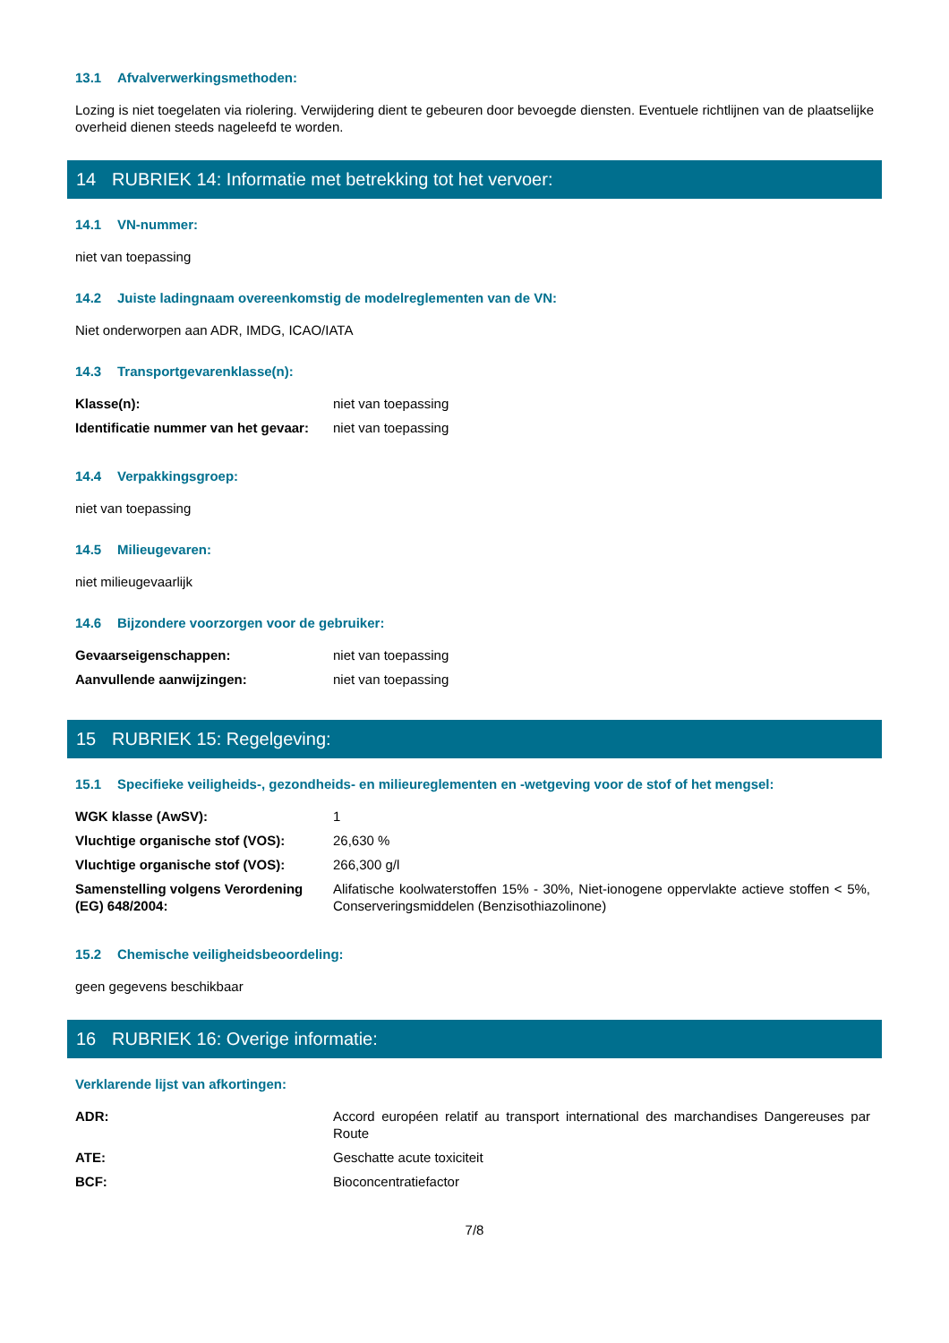13.1 Afvalverwerkingsmethoden:
Lozing is niet toegelaten via riolering. Verwijdering dient te gebeuren door bevoegde diensten. Eventuele richtlijnen van de plaatselijke overheid dienen steeds nageleefd te worden.
14 RUBRIEK 14: Informatie met betrekking tot het vervoer:
14.1 VN-nummer:
niet van toepassing
14.2 Juiste ladingnaam overeenkomstig de modelreglementen van de VN:
Niet onderworpen aan ADR, IMDG, ICAO/IATA
14.3 Transportgevarenklasse(n):
| Klasse(n): | niet van toepassing |
| Identificatie nummer van het gevaar: | niet van toepassing |
14.4 Verpakkingsgroep:
niet van toepassing
14.5 Milieugevaren:
niet milieugevaarlijk
14.6 Bijzondere voorzorgen voor de gebruiker:
| Gevaarseigenschappen: | niet van toepassing |
| Aanvullende aanwijzingen: | niet van toepassing |
15 RUBRIEK 15: Regelgeving:
15.1 Specifieke veiligheids-, gezondheids- en milieureglementen en -wetgeving voor de stof of het mengsel:
| WGK klasse (AwSV): | 1 |
| Vluchtige organische stof (VOS): | 26,630 % |
| Vluchtige organische stof (VOS): | 266,300 g/l |
| Samenstelling volgens Verordening (EG) 648/2004: | Alifatische koolwaterstoffen 15% - 30%, Niet-ionogene oppervlakte actieve stoffen < 5%, Conserveringsmiddelen (Benzisothiazolinone) |
15.2 Chemische veiligheidsbeoordeling:
geen gegevens beschikbaar
16 RUBRIEK 16: Overige informatie:
Verklarende lijst van afkortingen:
| ADR: | Accord européen relatif au transport international des marchandises Dangereuses par Route |
| ATE: | Geschatte acute toxiciteit |
| BCF: | Bioconcentratiefactor |
7/8